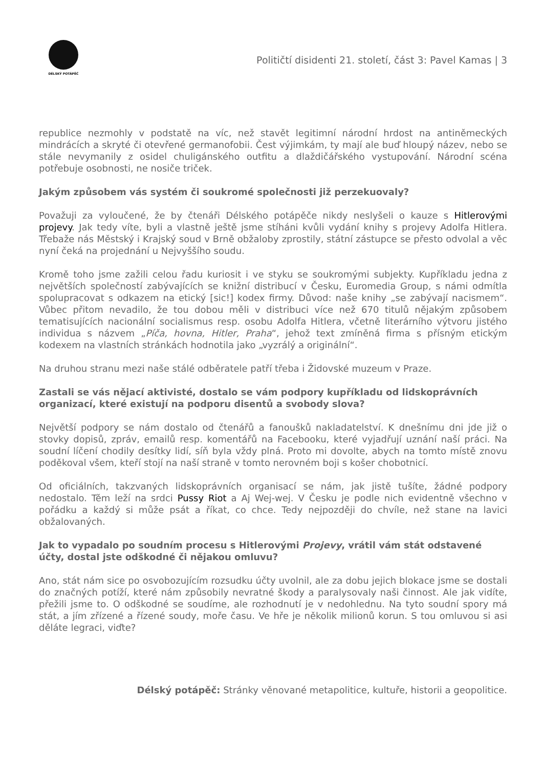DÉLSKÝ POTÁPĚČ
Političtí disidenti 21. století, část 3: Pavel Kamas | 3
republice nezmohly v podstatě na víc, než stavět legitimní národní hrdost na antiněmeckých mindrácích a skryté či otevřené germanofobii. Čest výjimkám, ty mají ale buď hloupý název, nebo se stále nevymanily z osidel chuligánského outfitu a dlaždičářského vystupování. Národní scéna potřebuje osobnosti, ne nosiče triček.
Jakým způsobem vás systém či soukromé společnosti již perzekuovaly?
Považuji za vyloučené, že by čtenáři Délského potápěče nikdy neslyšeli o kauze s Hitlerovými projevy. Jak tedy víte, byli a vlastně ještě jsme stíháni kvůli vydání knihy s projevy Adolfa Hitlera. Třebaže nás Městský i Krajský soud v Brně obžaloby zprostily, státní zástupce se přesto odvolal a věc nyní čeká na projednání u Nejvyššího soudu.
Kromě toho jsme zažili celou řadu kuriosit i ve styku se soukromými subjekty. Kupříkladu jedna z největších společností zabývajících se knižní distribucí v Česku, Euromedia Group, s námi odmítla spolupracovat s odkazem na etický [sic!] kodex firmy. Důvod: naše knihy „se zabývají nacismem“. Vůbec přitom nevadilo, že tou dobou měli v distribuci více než 670 titulů nějakým způsobem tematisujících nacionální socialismus resp. osobu Adolfa Hitlera, včetně literárního výtvoru jistého individua s názvem „Píča, hovna, Hitler, Praha“, jehož text zmíněná firma s přísným etickým kodexem na vlastních stránkách hodnotila jako „vyzrálý a originální“.
Na druhou stranu mezi naše stálé odběratele patří třeba i Židovské muzeum v Praze.
Zastali se vás nějací aktivisté, dostalo se vám podpory kupříkladu od lidskoprávních organizací, které existují na podporu disentů a svobody slova?
Největší podpory se nám dostalo od čtenářů a fanoušků nakladatelství. K dnešnímu dni jde již o stovky dopisů, zpráv, emailů resp. komentářů na Facebooku, které vyjadřují uznání naší práci. Na soudní líčení chodily desítky lidí, síň byla vždy plná. Proto mi dovolte, abych na tomto místě znovu poděkoval všem, kteří stojí na naší straně v tomto nerovném boji s košer chobotnicí.
Od oficiálních, takzvaných lidskoprávních organisací se nám, jak jistě tušíte, žádné podpory nedostalo. Těm leží na srdci Pussy Riot a Aj Wej-wej. V Česku je podle nich evidentně všechno v pořádku a každý si může psát a říkat, co chce. Tedy nejpozději do chvíle, než stane na lavici obžalovaných.
Jak to vypadalo po soudním procesu s Hitlerovými Projevy, vrátil vám stát odstavené účty, dostal jste odškodné či nějakou omluvu?
Ano, stát nám sice po osvobozujícím rozsudku účty uvolnil, ale za dobu jejich blokace jsme se dostali do značných potíží, které nám způsobily nevratné škody a paralysovaly naši činnost. Ale jak vidíte, přežili jsme to. O odškodné se soudíme, ale rozhodnutí je v nedohlednu. Na tyto soudní spory má stát, a jím zřízené a řízené soudy, moře času. Ve hře je několik milionů korun. S tou omluvou si asi děláte legraci, viďte?
Délský potápěč: Stránky věnované metapolitice, kultuře, historii a geopolitice.